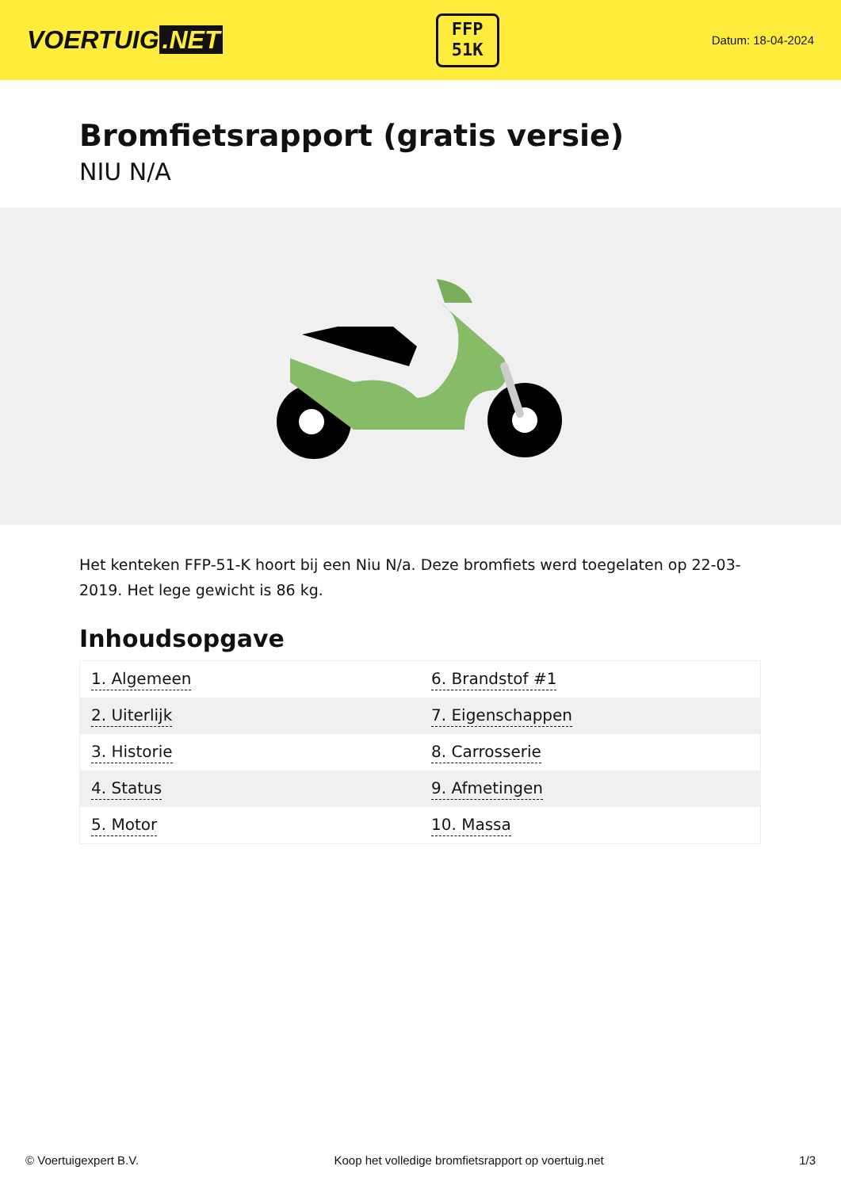VOERTUIG.NET
FFP
51K
Datum: 18-04-2024
Bromfietsrapport (gratis versie)
NIU N/A
Het kenteken FFP-51-K hoort bij een Niu N/a. Deze bromfiets werd toegelaten op 22-03-2019. Het lege gewicht is 86 kg.
Inhoudsopgave
| 1. Algemeen | 6. Brandstof #1 |
| 2. Uiterlijk | 7. Eigenschappen |
| 3. Historie | 8. Carrosserie |
| 4. Status | 9. Afmetingen |
| 5. Motor | 10. Massa |
© Voertuigexpert B.V. Koop het volledige bromfietsrapport op voertuig.net 1/3